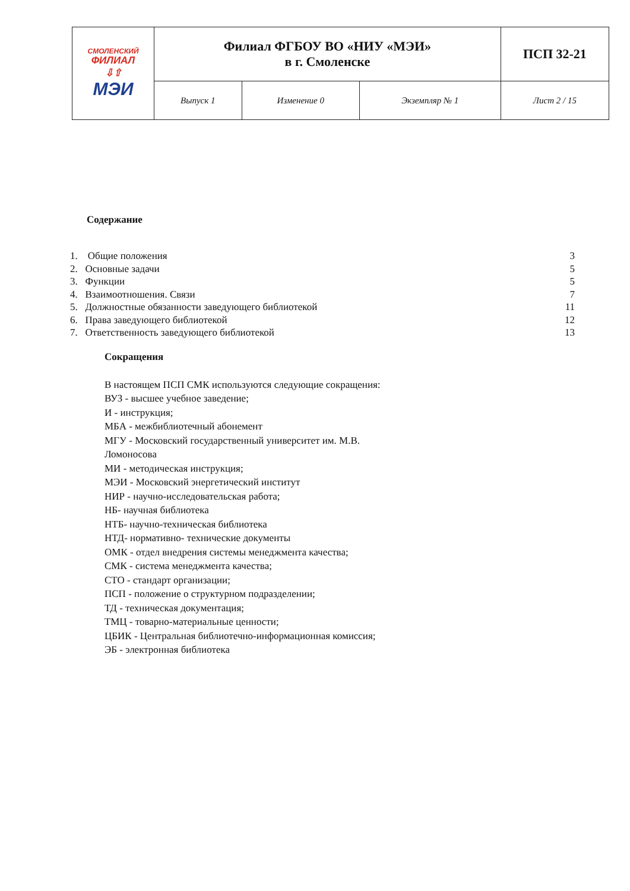| СМОЛЕНСКИЙ ФИЛИАЛ ⇩⇧ МЭИ | Филиал ФГБОУ ВО «НИУ «МЭИ» в г. Смоленске | | | ПСП 32-21 |
| | Выпуск 1 | Изменение 0 | Экземпляр № 1 | Лист 2 / 15 |
Содержание
1. Общие положения 3
2. Основные задачи 5
3. Функции 5
4. Взаимоотношения. Связи 7
5. Должностные обязанности заведующего библиотекой 11
6. Права заведующего библиотекой 12
7. Ответственность заведующего библиотекой 13
Сокращения
В настоящем ПСП СМК используются следующие сокращения:
ВУЗ - высшее учебное заведение;
И - инструкция;
МБА - межбиблиотечный абонемент
МГУ - Московский государственный университет им. М.В.
Ломоносова
МИ - методическая инструкция;
МЭИ - Московский энергетический институт
НИР - научно-исследовательская работа;
НБ- научная библиотека
НТБ- научно-техническая библиотека
НТД- нормативно- технические документы
ОМК - отдел внедрения системы менеджмента качества;
СМК - система менеджмента качества;
СТО - стандарт организации;
ПСП - положение о структурном подразделении;
ТД - техническая документация;
ТМЦ - товарно-материальные ценности;
ЦБИК - Центральная библиотечно-информационная комиссия;
ЭБ - электронная библиотека